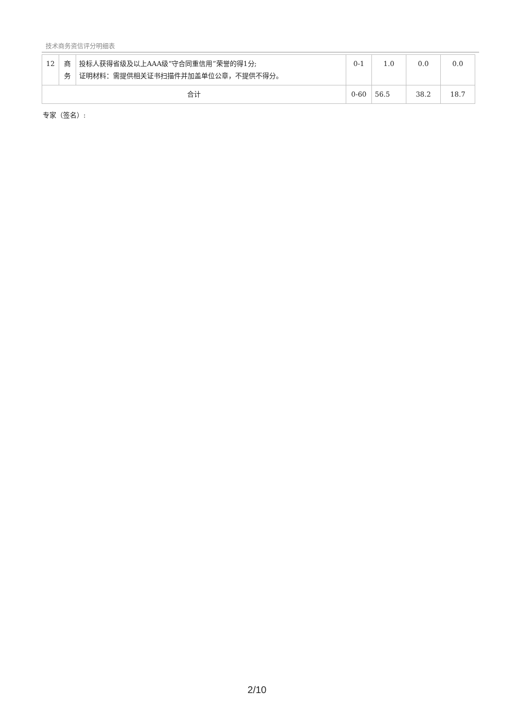技术商务资信评分明细表
| 12 | 商 务 | 投标人获得省级及以上AAA级“守合同重信用”荣誉的得1分; 证明材料：需提供相关证书扫描件并加盖单位公章，不提供不得分。 | 0-1 | 1.0 | 0.0 | 0.0 |
| 合计 | | | 0-60 | 56.5 | 38.2 | 18.7 |
专家（签名）:
2/10